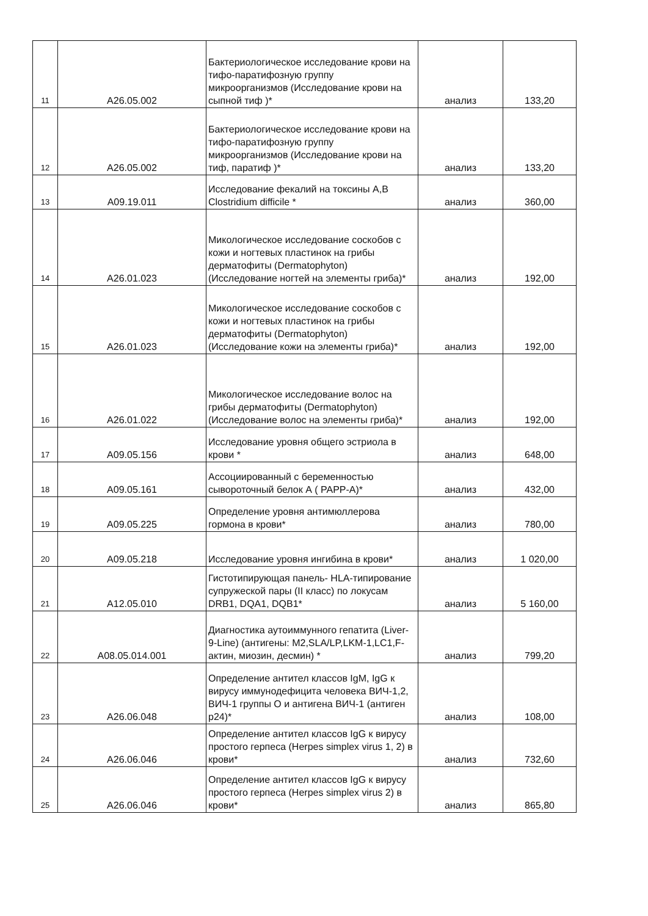| 11 | A26.05.002 | Бактериологическое исследование крови на тифо-паратифозную группу микроорганизмов (Исследование крови на сыпной тиф )* | анализ | 133,20 |
| 12 | A26.05.002 | Бактериологическое исследование крови на тифо-паратифозную группу микроорганизмов (Исследование крови на тиф, паратиф )* | анализ | 133,20 |
| 13 | A09.19.011 | Исследование фекалий на токсины А,В Clostridium difficile * | анализ | 360,00 |
| 14 | A26.01.023 | Микологическое исследование соскобов с кожи и ногтевых пластинок на грибы дерматофиты (Dermatophyton) (Исследование ногтей на элементы гриба)* | анализ | 192,00 |
| 15 | A26.01.023 | Микологическое исследование соскобов с кожи и ногтевых пластинок на грибы дерматофиты (Dermatophyton) (Исследование кожи на элементы гриба)* | анализ | 192,00 |
| 16 | A26.01.022 | Микологическое исследование волос на грибы дерматофиты (Dermatophyton) (Исследование волос на элементы гриба)* | анализ | 192,00 |
| 17 | A09.05.156 | Исследование уровня общего эстриола в крови * | анализ | 648,00 |
| 18 | A09.05.161 | Ассоциированный с беременностью сывороточный белок А ( PAPP-A)* | анализ | 432,00 |
| 19 | A09.05.225 | Определение уровня антимюллерова гормона в крови* | анализ | 780,00 |
| 20 | A09.05.218 | Исследование уровня ингибина в крови* | анализ | 1 020,00 |
| 21 | A12.05.010 | Гистотипирующая панель- HLA-типирование супружеской пары (II класс) по локусам DRB1, DQA1, DQB1* | анализ | 5 160,00 |
| 22 | A08.05.014.001 | Диагностика аутоиммунного гепатита (Liver-9-Line) (антигены: M2,SLA/LP,LKM-1,LC1,F-актин, миозин, десмин) * | анализ | 799,20 |
| 23 | A26.06.048 | Определение антител классов IgM, IgG к вирусу иммунодефицита человека ВИЧ-1,2, ВИЧ-1 группы О и антигена ВИЧ-1 (антиген p24)* | анализ | 108,00 |
| 24 | A26.06.046 | Определение антител классов IgG к вирусу простого герпеса (Herpes simplex virus 1, 2) в крови* | анализ | 732,60 |
| 25 | A26.06.046 | Определение антител классов IgG к вирусу простого герпеса (Herpes simplex virus 2) в крови* | анализ | 865,80 |